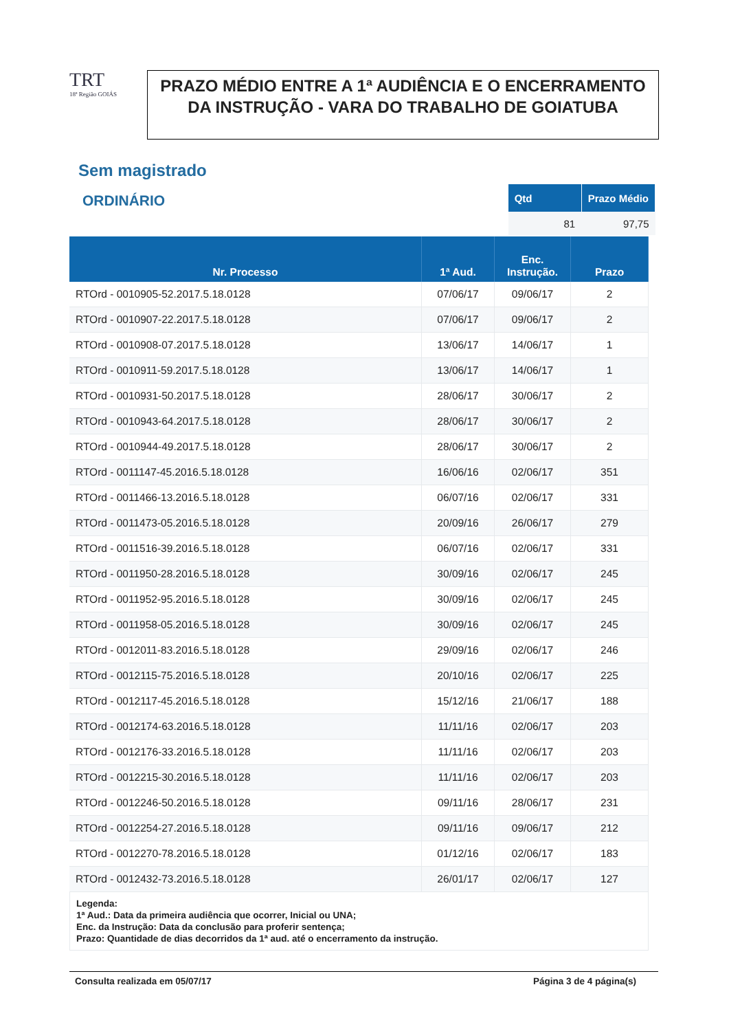TRT
18ª Região GOIÁS
PRAZO MÉDIO ENTRE A 1ª AUDIÊNCIA E O ENCERRAMENTO DA INSTRUÇÃO - VARA DO TRABALHO DE GOIATUBA
Sem magistrado
ORDINÁRIO
| Qtd | Prazo Médio |
| --- | --- |
| 81 | 97,75 |
| Nr. Processo | 1ª Aud. | Enc. Instrução. | Prazo |
| --- | --- | --- | --- |
| RTOrd - 0010905-52.2017.5.18.0128 | 07/06/17 | 09/06/17 | 2 |
| RTOrd - 0010907-22.2017.5.18.0128 | 07/06/17 | 09/06/17 | 2 |
| RTOrd - 0010908-07.2017.5.18.0128 | 13/06/17 | 14/06/17 | 1 |
| RTOrd - 0010911-59.2017.5.18.0128 | 13/06/17 | 14/06/17 | 1 |
| RTOrd - 0010931-50.2017.5.18.0128 | 28/06/17 | 30/06/17 | 2 |
| RTOrd - 0010943-64.2017.5.18.0128 | 28/06/17 | 30/06/17 | 2 |
| RTOrd - 0010944-49.2017.5.18.0128 | 28/06/17 | 30/06/17 | 2 |
| RTOrd - 0011147-45.2016.5.18.0128 | 16/06/16 | 02/06/17 | 351 |
| RTOrd - 0011466-13.2016.5.18.0128 | 06/07/16 | 02/06/17 | 331 |
| RTOrd - 0011473-05.2016.5.18.0128 | 20/09/16 | 26/06/17 | 279 |
| RTOrd - 0011516-39.2016.5.18.0128 | 06/07/16 | 02/06/17 | 331 |
| RTOrd - 0011950-28.2016.5.18.0128 | 30/09/16 | 02/06/17 | 245 |
| RTOrd - 0011952-95.2016.5.18.0128 | 30/09/16 | 02/06/17 | 245 |
| RTOrd - 0011958-05.2016.5.18.0128 | 30/09/16 | 02/06/17 | 245 |
| RTOrd - 0012011-83.2016.5.18.0128 | 29/09/16 | 02/06/17 | 246 |
| RTOrd - 0012115-75.2016.5.18.0128 | 20/10/16 | 02/06/17 | 225 |
| RTOrd - 0012117-45.2016.5.18.0128 | 15/12/16 | 21/06/17 | 188 |
| RTOrd - 0012174-63.2016.5.18.0128 | 11/11/16 | 02/06/17 | 203 |
| RTOrd - 0012176-33.2016.5.18.0128 | 11/11/16 | 02/06/17 | 203 |
| RTOrd - 0012215-30.2016.5.18.0128 | 11/11/16 | 02/06/17 | 203 |
| RTOrd - 0012246-50.2016.5.18.0128 | 09/11/16 | 28/06/17 | 231 |
| RTOrd - 0012254-27.2016.5.18.0128 | 09/11/16 | 09/06/17 | 212 |
| RTOrd - 0012270-78.2016.5.18.0128 | 01/12/16 | 02/06/17 | 183 |
| RTOrd - 0012432-73.2016.5.18.0128 | 26/01/17 | 02/06/17 | 127 |
Legenda:
1ª Aud.: Data da primeira audiência que ocorrer, Inicial ou UNA;
Enc. da Instrução: Data da conclusão para proferir sentença;
Prazo: Quantidade de dias decorridos da 1ª aud. até o encerramento da instrução.
Consulta realizada em 05/07/17 Página 3 de 4 página(s)